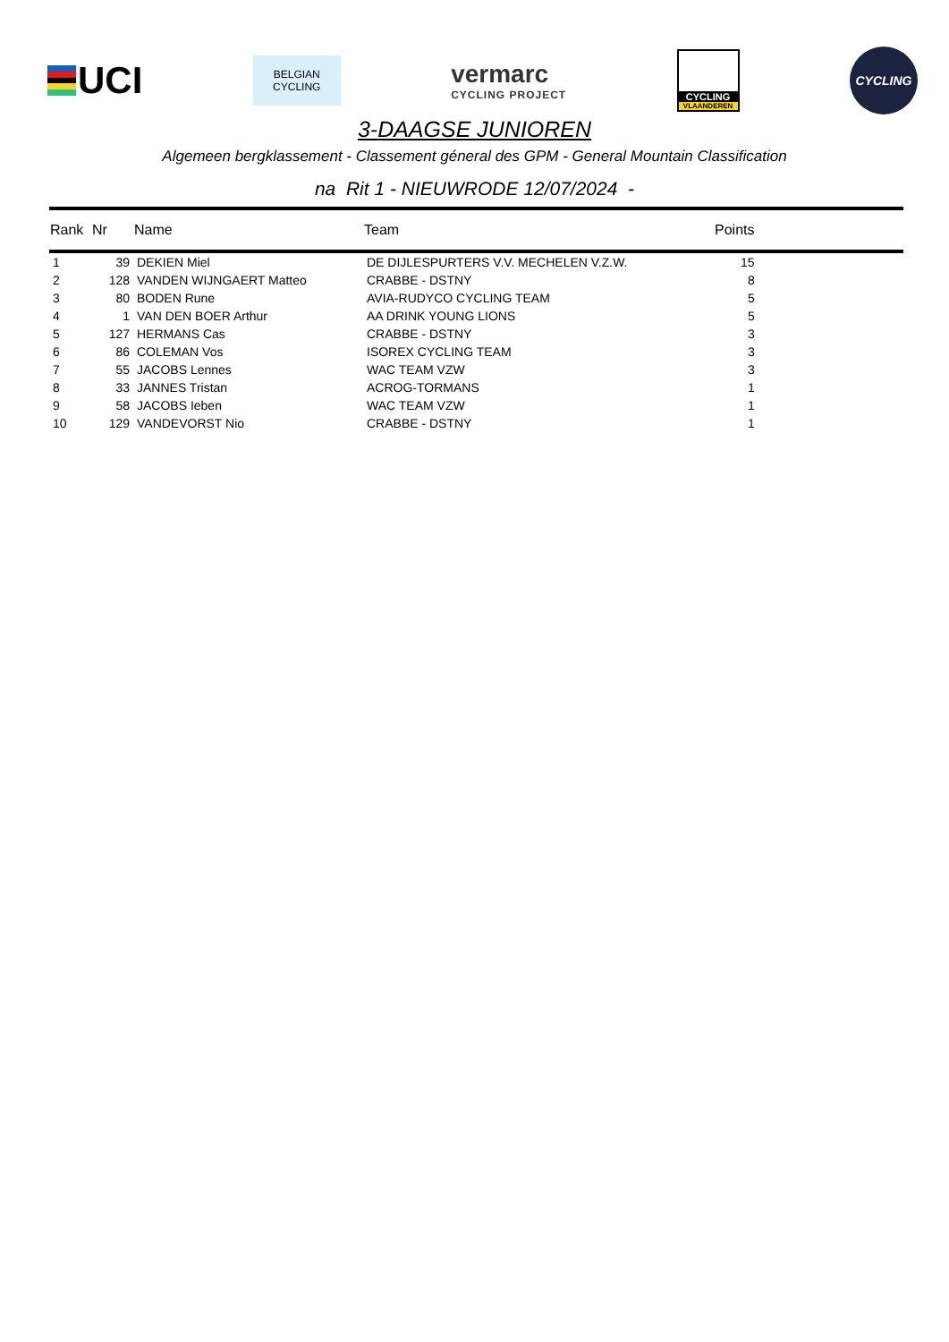UCI
BELGIAN
CYCLING
vermarc
CYCLING PROJECT
CYCLING
VLAANDEREN
CYCLING
3-DAAGSE JUNIOREN
Algemeen bergklassement - Classement géneral des GPM - General Mountain Classification
na Rit 1 - NIEUWRODE 12/07/2024 -
| Rank | Nr | Name | Team | Points |
| --- | --- | --- | --- | --- |
| 1 | 39 | DEKIEN Miel | DE DIJLESPURTERS V.V. MECHELEN V.Z.W. | 15 |
| 2 | 128 | VANDEN WIJNGAERT Matteo | CRABBE - DSTNY | 8 |
| 3 | 80 | BODEN Rune | AVIA-RUDYCO CYCLING TEAM | 5 |
| 4 | 1 | VAN DEN BOER Arthur | AA DRINK YOUNG LIONS | 5 |
| 5 | 127 | HERMANS Cas | CRABBE - DSTNY | 3 |
| 6 | 86 | COLEMAN Vos | ISOREX CYCLING TEAM | 3 |
| 7 | 55 | JACOBS Lennes | WAC TEAM VZW | 3 |
| 8 | 33 | JANNES Tristan | ACROG-TORMANS | 1 |
| 9 | 58 | JACOBS Ieben | WAC TEAM VZW | 1 |
| 10 | 129 | VANDEVORST Nio | CRABBE - DSTNY | 1 |